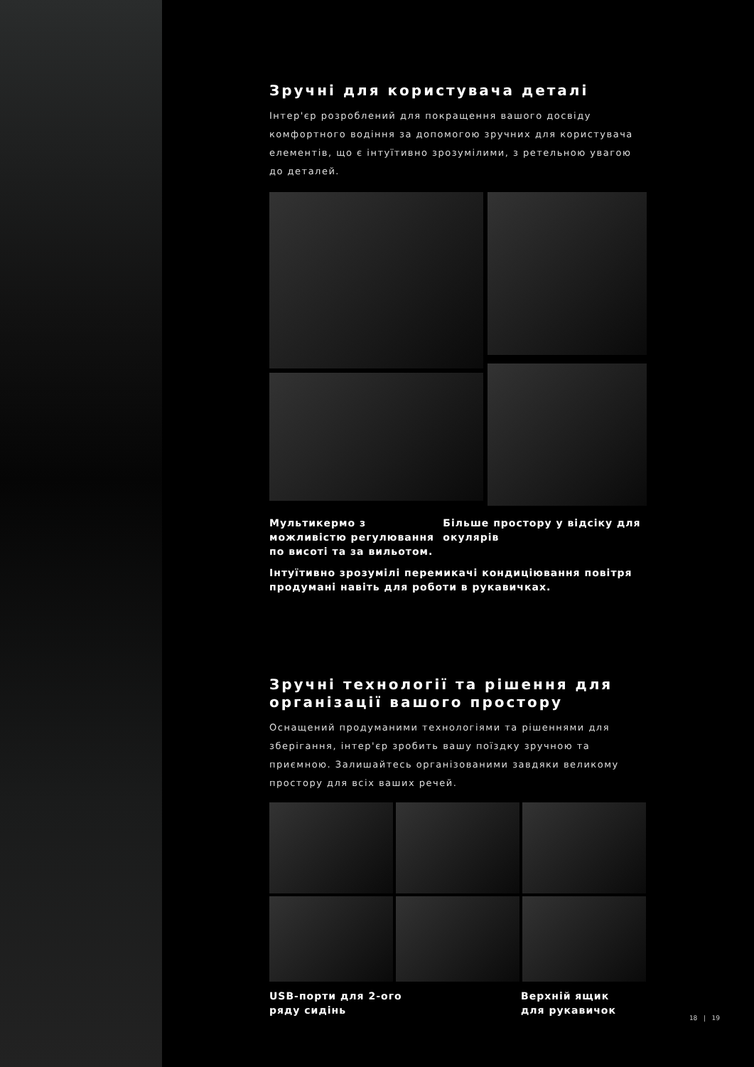Зручні для користувача деталі
Інтер'єр розроблений для покращення вашого досвіду комфортного водіння за допомогою зручних для користувача елементів, що є інтуїтивно зрозумілими, з ретельною увагою до деталей.
Мультикермо з можливістю регулювання по висоті та за вильотом.
Більше простору у відсіку для окулярів
Інтуїтивно зрозумілі перемикачі кондиціювання повітря продумані навіть для роботи в рукавичках.
Зручні технології та рішення для організації вашого простору
Оснащений продуманими технологіями та рішеннями для зберігання, інтер'єр зробить вашу поїздку зручною та приємною. Залишайтесь організованими завдяки великому простору для всіх ваших речей.
USB-порти для 2-ого
ряду сидінь
Верхній ящик
для рукавичок
18 | 19